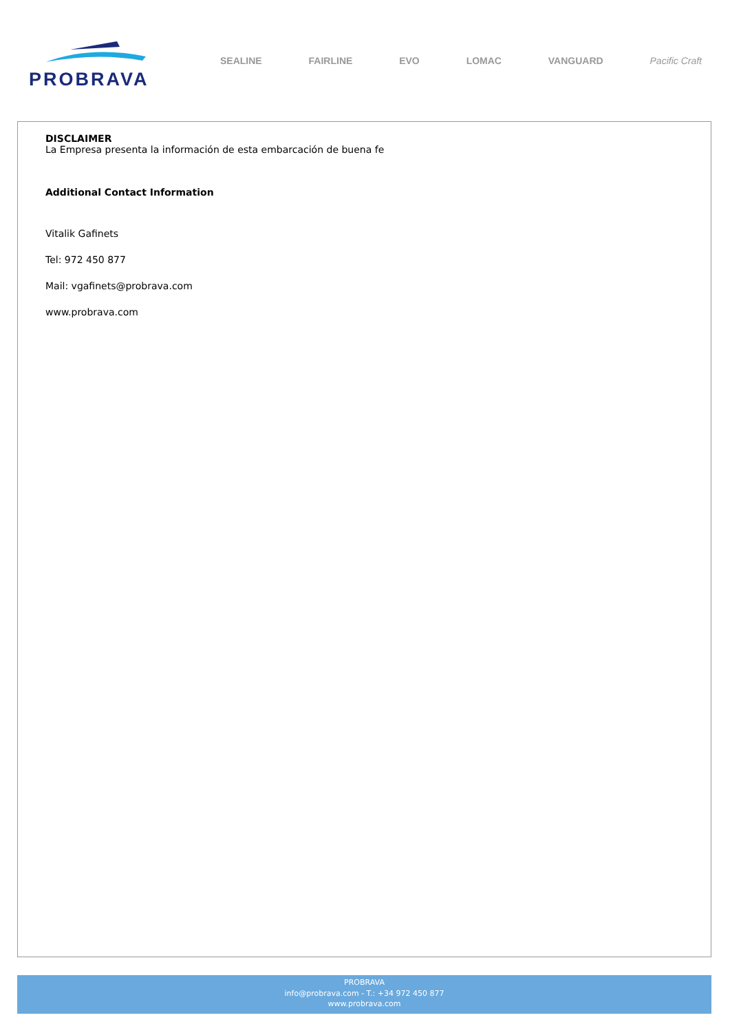PROBRAVA
SEALINE FAIRLINE EVO LOMAC VANGUARD Pacific Craft
DISCLAIMER
La Empresa presenta la información de esta embarcación de buena fe
Additional Contact Information
Vitalik Gafinets
Tel: 972 450 877
Mail: vgafinets@probrava.com
www.probrava.com
PROBRAVA
info@probrava.com - T.: +34 972 450 877
www.probrava.com